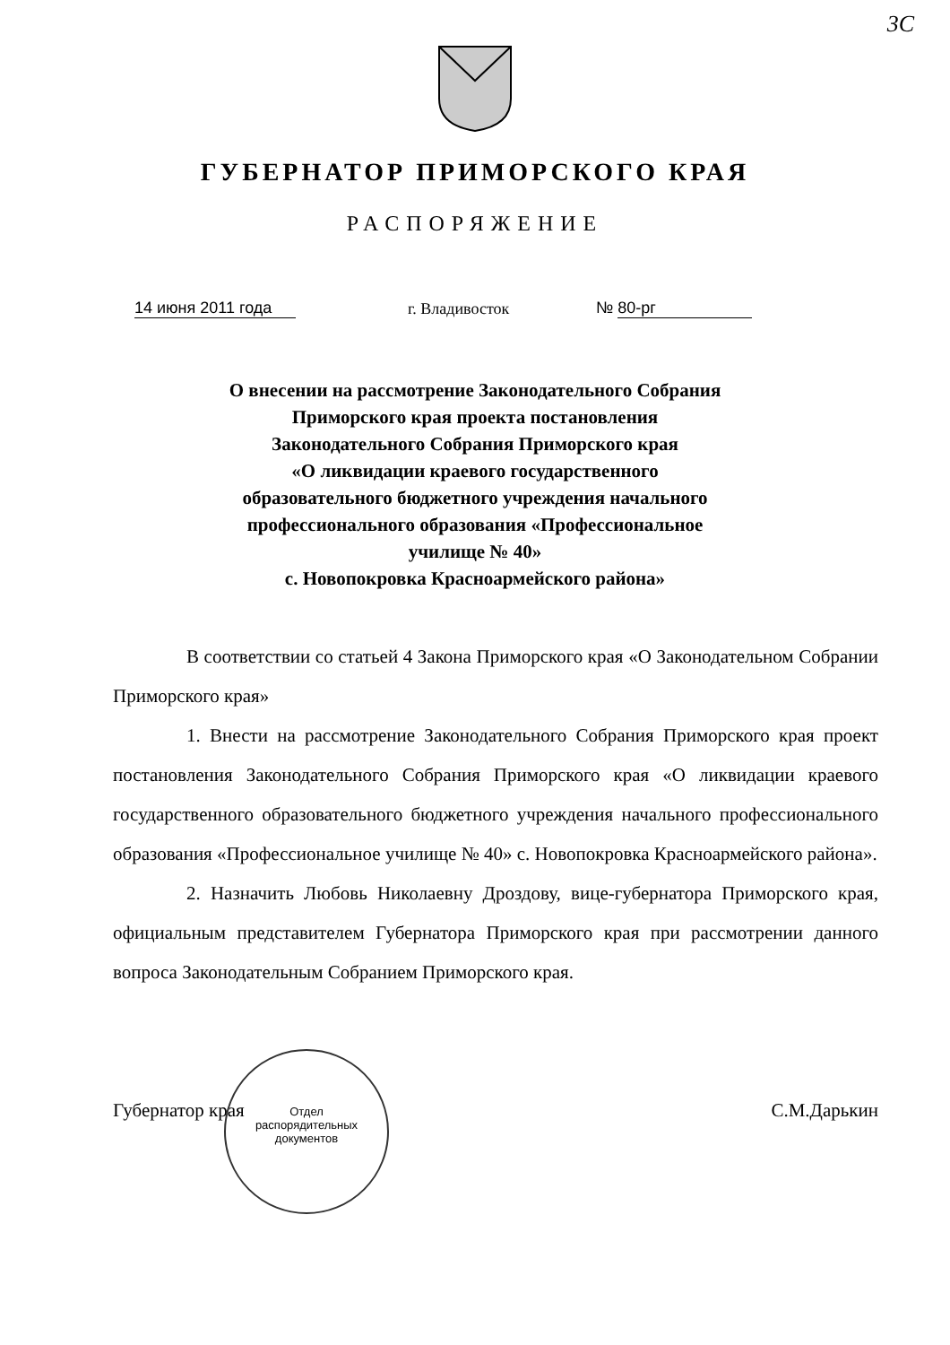3С
ГУБЕРНАТОР ПРИМОРСКОГО КРАЯ
РАСПОРЯЖЕНИЕ
14 июня 2011 года
г. Владивосток
№ 80-рг
О внесении на рассмотрение Законодательного Собрания
Приморского края проекта постановления
Законодательного Собрания Приморского края
«О ликвидации краевого государственного
образовательного бюджетного учреждения начального
профессионального образования «Профессиональное
училище № 40»
с. Новопокровка Красноармейского района»
В соответствии со статьей 4 Закона Приморского края «О Законодательном Собрании Приморского края»
1. Внести на рассмотрение Законодательного Собрания Приморского края проект постановления Законодательного Собрания Приморского края «О ликвидации краевого государственного образовательного бюджетного учреждения начального профессионального образования «Профессиональное училище № 40» с. Новопокровка Красноармейского района».
2. Назначить Любовь Николаевну Дроздову, вице-губернатора Приморского края, официальным представителем Губернатора Приморского края при рассмотрении данного вопроса Законодательным Собранием Приморского края.
Губернатор края С.М.Дарькин
Отдел
распорядительных
документов